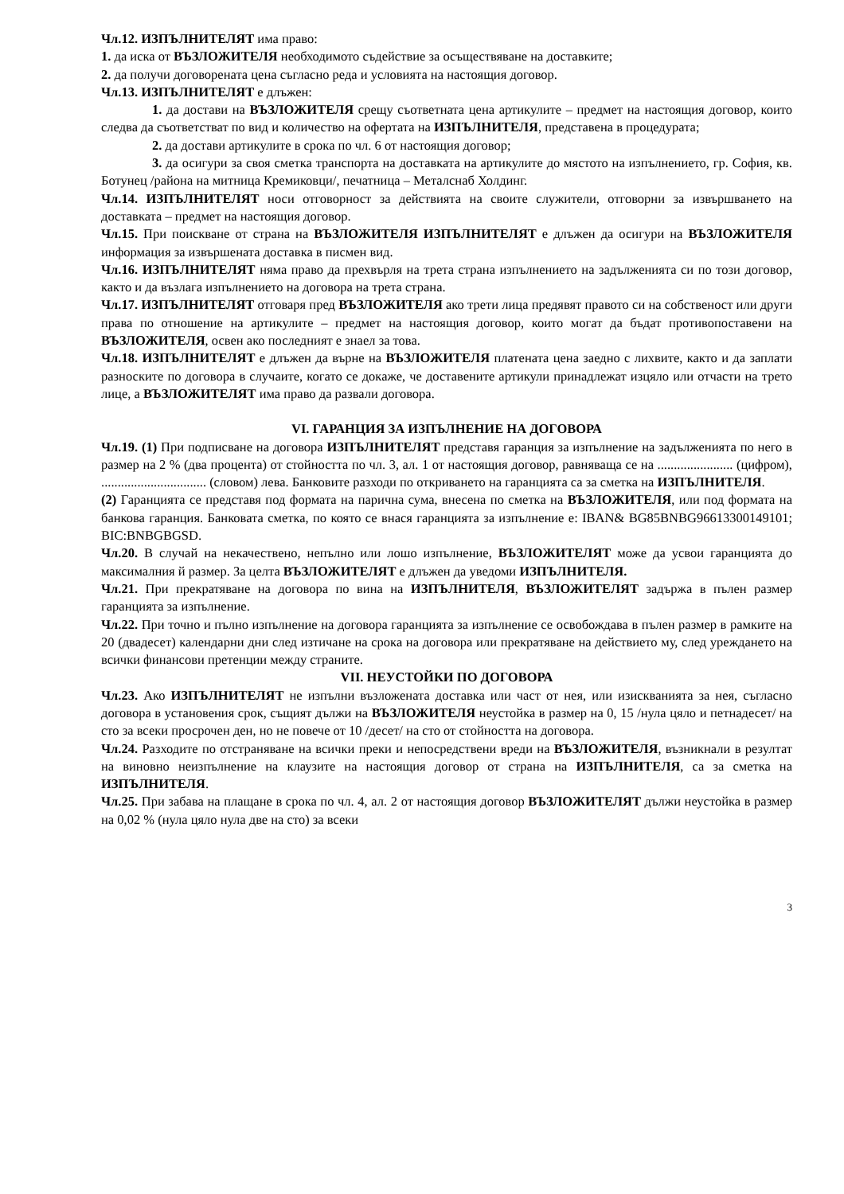Чл.12. ИЗПЪЛНИТЕЛЯТ има право:
1. да иска от ВЪЗЛОЖИТЕЛЯ необходимото съдействие за осъществяване на доставките;
2. да получи договорената цена съгласно реда и условията на настоящия договор.
Чл.13. ИЗПЪЛНИТЕЛЯТ е длъжен:
1. да достави на ВЪЗЛОЖИТЕЛЯ срещу съответната цена артикулите – предмет на настоящия договор, които следва да съответстват по вид и количество на офертата на ИЗПЪЛНИТЕЛЯ, представена в процедурата;
2. да достави артикулите в срока по чл. 6 от настоящия договор;
3. да осигури за своя сметка транспорта на доставката на артикулите до мястото на изпълнението, гр. София, кв. Ботунец /района на митница Кремиковци/, печатница – Металснаб Холдинг.
Чл.14. ИЗПЪЛНИТЕЛЯТ носи отговорност за действията на своите служители, отговорни за извършването на доставката – предмет на настоящия договор.
Чл.15. При поискване от страна на ВЪЗЛОЖИТЕЛЯ ИЗПЪЛНИТЕЛЯТ е длъжен да осигури на ВЪЗЛОЖИТЕЛЯ информация за извършената доставка в писмен вид.
Чл.16. ИЗПЪЛНИТЕЛЯТ няма право да прехвърля на трета страна изпълнението на задълженията си по този договор, както и да възлага изпълнението на договора на трета страна.
Чл.17. ИЗПЪЛНИТЕЛЯТ отговаря пред ВЪЗЛОЖИТЕЛЯ ако трети лица предявят правото си на собственост или други права по отношение на артикулите – предмет на настоящия договор, които могат да бъдат противопоставени на ВЪЗЛОЖИТЕЛЯ, освен ако последният е знаел за това.
Чл.18. ИЗПЪЛНИТЕЛЯТ е длъжен да върне на ВЪЗЛОЖИТЕЛЯ платената цена заедно с лихвите, както и да заплати разноските по договора в случаите, когато се докаже, че доставените артикули принадлежат изцяло или отчасти на трето лице, а ВЪЗЛОЖИТЕЛЯТ има право да развали договора.
VI. ГАРАНЦИЯ ЗА ИЗПЪЛНЕНИЕ НА ДОГОВОРА
Чл.19. (1) При подписване на договора ИЗПЪЛНИТЕЛЯТ представя гаранция за изпълнение на задълженията по него в размер на 2 % (два процента) от стойността по чл. 3, ал. 1 от настоящия договор, равняваща се на ....................... (цифром), ................................ (словом) лева. Банковите разходи по откриването на гаранцията са за сметка на ИЗПЪЛНИТЕЛЯ.
(2) Гаранцията се представя под формата на парична сума, внесена по сметка на ВЪЗЛОЖИТЕЛЯ, или под формата на банкова гаранция. Банковата сметка, по която се внася гаранцията за изпълнение е: IBAN& BG85BNBG96613300149101; BIC:BNBGBGSD.
Чл.20. В случай на некачествено, непълно или лошо изпълнение, ВЪЗЛОЖИТЕЛЯТ може да усвои гаранцията до максималния й размер. За целта ВЪЗЛОЖИТЕЛЯТ е длъжен да уведоми ИЗПЪЛНИТЕЛЯ.
Чл.21. При прекратяване на договора по вина на ИЗПЪЛНИТЕЛЯ, ВЪЗЛОЖИТЕЛЯТ задържа в пълен размер гаранцията за изпълнение.
Чл.22. При точно и пълно изпълнение на договора гаранцията за изпълнение се освобождава в пълен размер в рамките на 20 (двадесет) календарни дни след изтичане на срока на договора или прекратяване на действието му, след уреждането на всички финансови претенции между страните.
VII. НЕУСТОЙКИ ПО ДОГОВОРА
Чл.23. Ако ИЗПЪЛНИТЕЛЯТ не изпълни възложената доставка или част от нея, или изискванията за нея, съгласно договора в установения срок, същият дължи на ВЪЗЛОЖИТЕЛЯ неустойка в размер на 0, 15 /нула цяло и петнадесет/ на сто за всеки просрочен ден, но не повече от 10 /десет/ на сто от стойността на договора.
Чл.24. Разходите по отстраняване на всички преки и непосредствени вреди на ВЪЗЛОЖИТЕЛЯ, възникнали в резултат на виновно неизпълнение на клаузите на настоящия договор от страна на ИЗПЪЛНИТЕЛЯ, са за сметка на ИЗПЪЛНИТЕЛЯ.
Чл.25. При забава на плащане в срока по чл. 4, ал. 2 от настоящия договор ВЪЗЛОЖИТЕЛЯТ дължи неустойка в размер на 0,02 % (нула цяло нула две на сто) за всеки
3